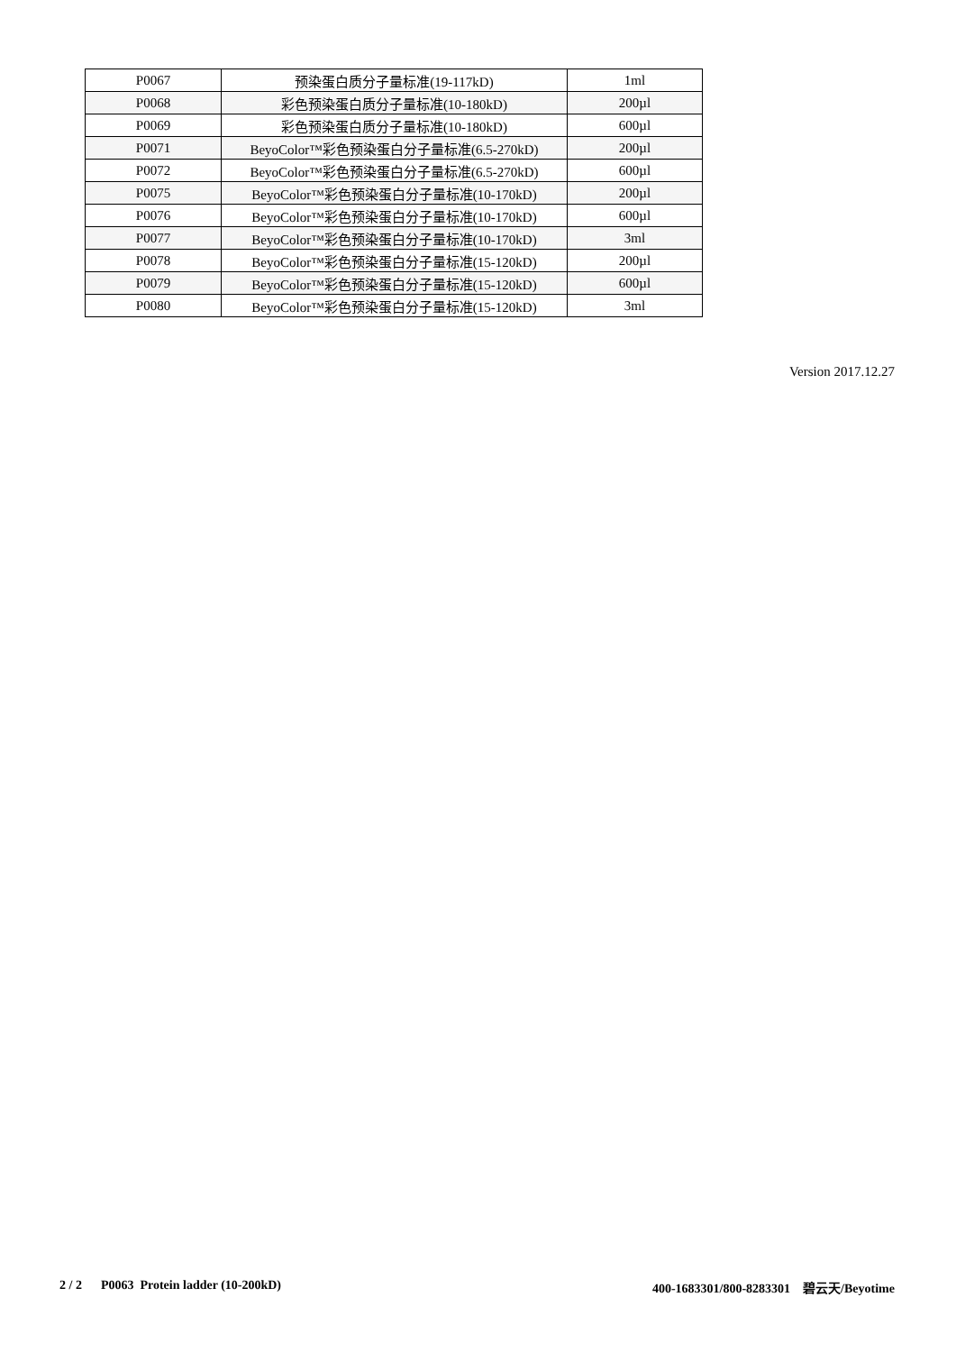| P0067 | 预染蛋白质分子量标准(19-117kD) | 1ml |
| P0068 | 彩色预染蛋白质分子量标准(10-180kD) | 200µl |
| P0069 | 彩色预染蛋白质分子量标准(10-180kD) | 600µl |
| P0071 | BeyoColor™彩色预染蛋白分子量标准(6.5-270kD) | 200µl |
| P0072 | BeyoColor™彩色预染蛋白分子量标准(6.5-270kD) | 600µl |
| P0075 | BeyoColor™彩色预染蛋白分子量标准(10-170kD) | 200µl |
| P0076 | BeyoColor™彩色预染蛋白分子量标准(10-170kD) | 600µl |
| P0077 | BeyoColor™彩色预染蛋白分子量标准(10-170kD) | 3ml |
| P0078 | BeyoColor™彩色预染蛋白分子量标准(15-120kD) | 200µl |
| P0079 | BeyoColor™彩色预染蛋白分子量标准(15-120kD) | 600µl |
| P0080 | BeyoColor™彩色预染蛋白分子量标准(15-120kD) | 3ml |
Version 2017.12.27
2 / 2 P0063 Protein ladder (10-200kD) 400-1683301/800-8283301 碧云天/Beyotime